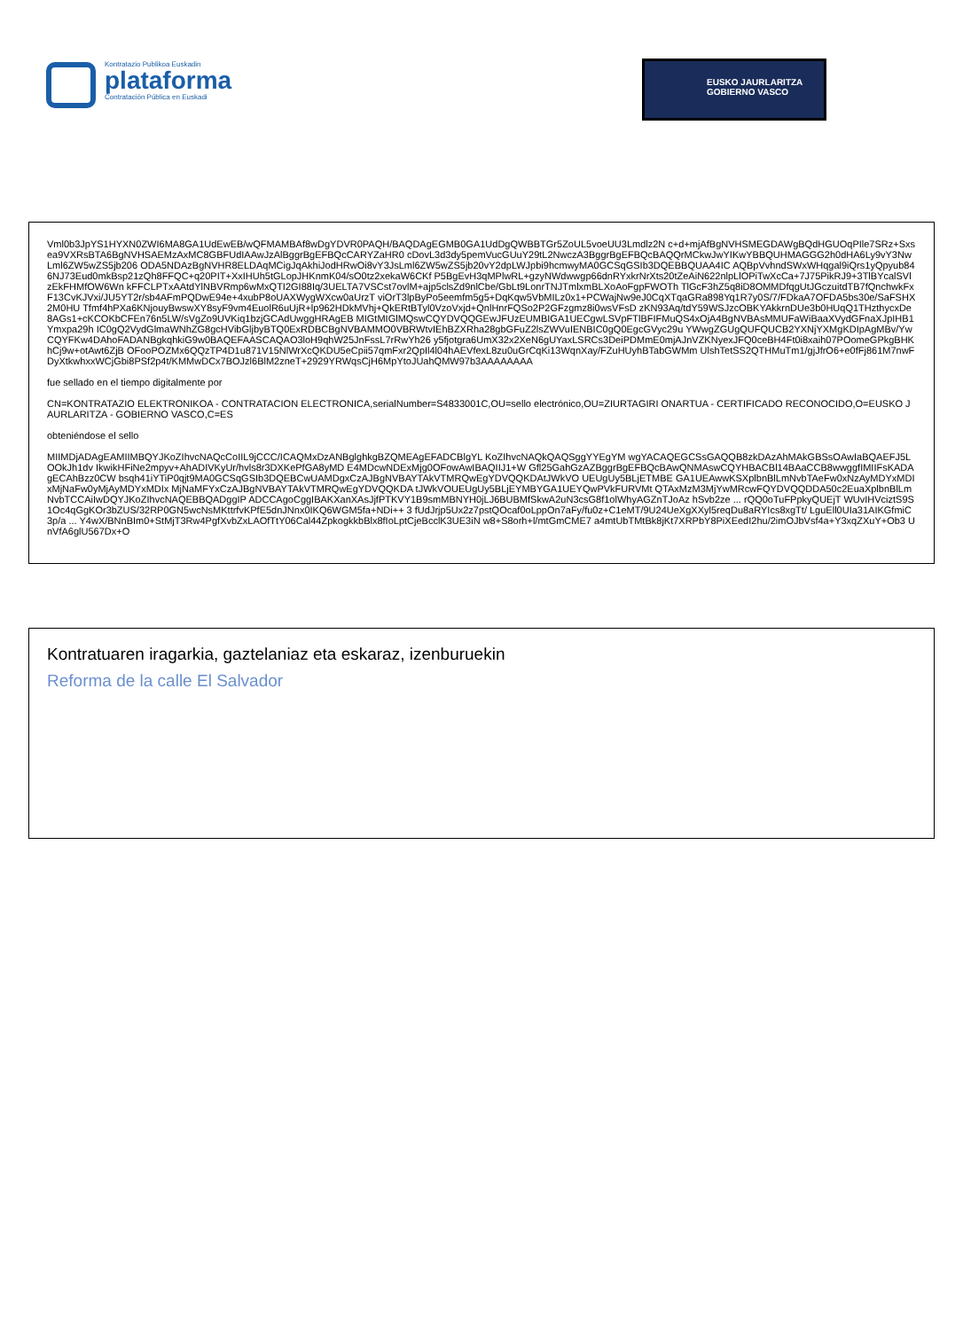Kontratazio Publikoa Euskadin
plataforma
Contratación Pública en Euskadi
EUSKO JAURLARITZA
GOBIERNO VASCO
Vml0b3JpYS1HYXN0ZWI6MA8GA1UdEwEB/wQFMAMBAf8wDgYDVR0PAQH/BAQDAgEGMB0GA1UdDgQWBBTGr5ZoUL5voeUU3Lmdlz2N c+d+mjAfBgNVHSMEGDAWgBQdHGUOqPIle7SRz+Sxsea9VXRsBTA6BgNVHSAEMzAxMC8GBFUdIAAwJzAlBggrBgEFBQcCARYZaHR0 cDovL3d3dy5pemVucGUuY29tL2NwczA3BggrBgEFBQcBAQQrMCkwJwYIKwYBBQUHMAGGG2h0dHA6Ly9vY3NwLml6ZW5wZS5jb206 ODA5NDAzBgNVHR8ELDAqMCigJqAkhiJodHRwOi8vY3JsLml6ZW5wZS5jb20vY2dpLWJpbi9hcmwyMA0GCSqGSIb3DQEBBQUAA4IC AQBpVvhndSWxWHqgal9iQrs1yQpyub846NJ73Eud0mkBsp21zQh8FFQC+q20PIT+XxIHUh5tGLopJHKnmK04/sO0tz2xekaW6CKf P5BgEvH3qMPlwRL+gzyNWdwwgp66dnRYxkrNrXts20tZeAiN622nlpLlOPiTwXcCa+7J75PikRJ9+3TlBYcalSVlzEkFHMfOW6Wn kFFCLPTxAAtdYlNBVRmp6wMxQTI2GI88Iq/3UELTA7VSCst7ovlM+ajp5clsZd9nlCbe/GbLt9LonrTNJTmlxmBLXoAoFgpFWOTh TlGcF3hZ5q8iD8OMMDfqgUtJGczuitdTB7fQnchwkFxF13CvKJVxi/JU5YT2r/sb4AFmPQDwE94e+4xubP8oUAXWygWXcw0aUrzT viOrT3lpByPo5eemfm5g5+DqKqw5VbMILz0x1+PCWajNw9eJ0CqXTqaGRa898Yq1R7y0S/7/FDkaA7OFDA5bs30e/SaFSHX2M0HU Tfmf4hPXa6KNjouyBwswXY8syF9vm4EuolR6uUjR+lp962HDkMVhj+QkERtBTyl0VzoVxjd+QnlHnrFQSo2P2GFzgmz8i0wsVFsD zKN93Aq/tdY59WSJzcOBKYAkkrnDUe3b0HUqQ1THzthycxDe8AGs1+cKCOKbCFEn76n5LW/sVgZo9UVKiq1bzjGCAdUwggHRAgEB MIGtMIGlMQswCQYDVQQGEwJFUzEUMBIGA1UECgwLSVpFTlBFIFMuQS4xOjA4BgNVBAsMMUFaWiBaaXVydGFnaXJpIHB1Ymxpa29h IC0gQ2VydGlmaWNhZG8gcHVibGljbyBTQ0ExRDBCBgNVBAMMO0VBRWtvIEhBZXRha28gbGFuZ2lsZWVuIENBIC0gQ0EgcGVyc29u YWwgZGUgQUFQUCB2YXNjYXMgKDIpAgMBv/YwCQYFKw4DAhoFADANBgkqhkiG9w0BAQEFAASCAQAO3loH9qhW25JnFssL7rRwYh26 y5fjotgra6UmX32x2XeN6gUYaxLSRCs3DeiPDMmE0mjAJnVZKNyexJFQ0ceBH4Ft0i8xaih07POomeGPkgBHKhCj9w+otAwt6ZjB OFooPOZMx6QQzTP4D1u871V15NlWrXcQKDU5eCpii57qmFxr2QpIl4l04hAEVfexL8zu0uGrCqKi13WqnXay/FZuHUyhBTabGWMm UlshTetSS2QTHMuTm1/gjJfrO6+e0fFj861M7nwFDyXtkwhxxWCjGbi8PSf2p4t/KMMwDCx7BOJzl6BlM2zneT+2929YRWqsCjH6MpYtoJUahQMW97b3AAAAAAAA
fue sellado en el tiempo digitalmente por
CN=KONTRATAZIO ELEKTRONIKOA - CONTRATACION ELECTRONICA,serialNumber=S4833001C,OU=sello electrónico,OU=ZIURTAGIRI ONARTUA - CERTIFICADO RECONOCIDO,O=EUSKO JAURLARITZA - GOBIERNO VASCO,C=ES
obteniéndose el sello
MIIMDjADAgEAMIIMBQYJKoZIhvcNAQcCoIIL9jCCC/ICAQMxDzANBglghkgBZQMEAgEFADCBlgYL KoZIhvcNAQkQAQSggYYEgYM wgYACAQEGCSsGAQQB8zkDAzAhMAkGBSsOAwIaBQAEFJ5LOOkJh1dv IkwikHFiNe2mpyv+AhADIVKyUr/hvls8r3DXKePfGA8yMD E4MDcwNDExMjg0OFowAwIBAQIIJ1+W Gfl25GahGzAZBggrBgEFBQcBAwQNMAswCQYHBACBl14BAaCCB8wwggfIMIIFsKADAgECAhBzz0CW bsqh41iYTiP0qjt9MA0GCSqGSIb3DQEBCwUAMDgxCzAJBgNVBAYTAkVTMRQwEgYDVQQKDAtJWkVO UEUgUy5BLjETMBE GA1UEAwwKSXplbnBlLmNvbTAeFw0xNzAyMDYxMDIxMjNaFw0yMjAyMDYxMDIx MjNaMFYxCzAJBgNVBAYTAkVTMRQwEgYDVQQKDA tJWkVOUEUgUy5BLjEYMBYGA1UEYQwPVkFURVMt QTAxMzM3MjYwMRcwFQYDVQQDDA50c2EuaXplbnBlLmNvbTCCAiIwDQYJKoZIhvcNAQEBBQADggIP ADCCAgoCggIBAKXanXAsJjfPTKVY1B9smMBNYH0jLJ6BUBMfSkwA2uN3csG8f1olWhyAGZnTJoAz hSvb2ze ... rQQ0oTuFPpkyQUEjT WUvIHVciztS9S1Oc4qGgKOr3bZUS/32RP0GN5wcNsMKttrfvKPfE5dnJNnx0IKQ6WGM5fa+NDi++ 3 fUdJrjp5Ux2z7pstQOcaf0oLppOn7aFy/fu0z+C1eMT/9U24UeXgXXyl5reqDu8aRYIcs8xgTt/ LguEll0UIa31AIKGfmiC3p/a ... Y4wX/BNnBIm0+StMjT3Rw4PgfXvbZxLAOfTtY06Cal44ZpkogkkbBlx8fIoLptCjeBcclK3UE3iN w8+S8orh+l/mtGmCME7 a4mtUbTMtBk8jKt7XRPbY8PiXEedI2hu/2imOJbVsf4a+Y3xqZXuY+Ob3 UnVfA6glU567Dx+O
Kontratuaren iragarkia, gaztelaniaz eta eskaraz, izenburuekin
Reforma de la calle El Salvador